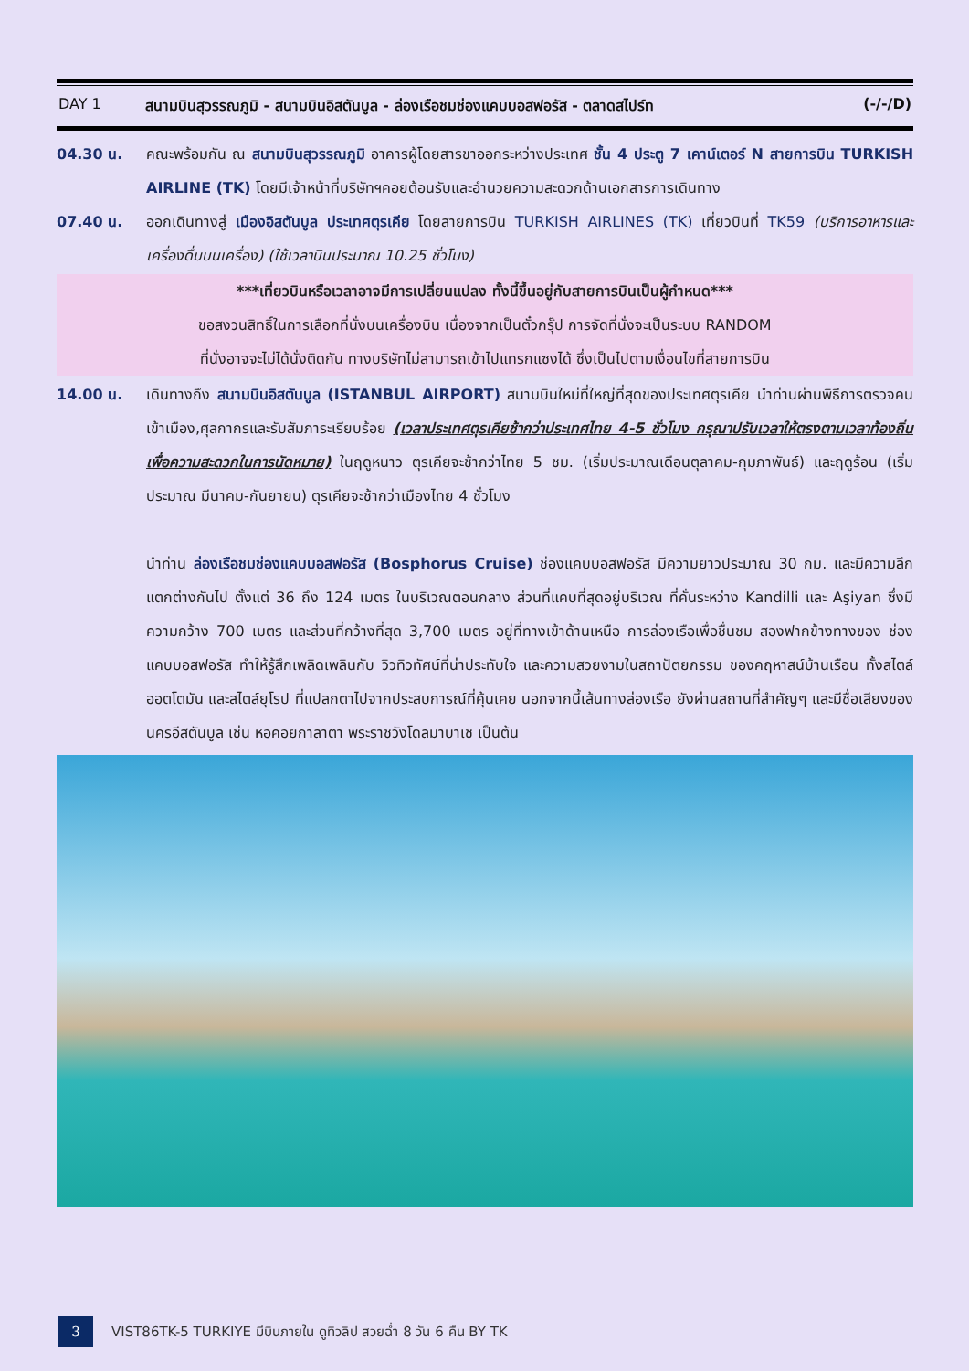DAY 1 สนามบินสุวรรณภูมิ - สนามบินอิสตันบูล - ล่องเรือชมช่องแคบบอสฟอรัส - ตลาดสไปร์ท (-/-/D)
04.30 น. คณะพร้อมกัน ณ สนามบินสุวรรณภูมิ อาคารผู้โดยสารขาออกระหว่างประเทศ ชั้น 4 ประตู 7 เคาน์เตอร์ N สายการบิน TURKISH AIRLINE (TK) โดยมีเจ้าหน้าที่บริษัทฯคอยต้อนรับและอำนวยความสะดวกด้านเอกสารการเดินทาง
07.40 น. ออกเดินทางสู่ เมืองอิสตันบูล ประเทศตุรเคีย โดยสายการบิน TURKISH AIRLINES (TK) เที่ยวบินที่ TK59 (บริการอาหารและเครื่องดื่มบนเครื่อง) (ใช้เวลาบินประมาณ 10.25 ชั่วโมง)
***เที่ยวบินหรือเวลาอาจมีการเปลี่ยนแปลง ทั้งนี้ขึ้นอยู่กับสายการบินเป็นผู้กำหนด***
ขอสงวนสิทธิ์ในการเลือกที่นั่งบนเครื่องบิน เนื่องจากเป็นตั๋วกรุ๊ป การจัดที่นั่งจะเป็นระบบ RANDOM
ที่นั่งอาจจะไม่ได้นั่งติดกัน ทางบริษัทไม่สามารถเข้าไปแทรกแซงได้ ซึ่งเป็นไปตามเงื่อนไขที่สายการบิน
14.00 น. เดินทางถึง สนามบินอิสตันบูล (ISTANBUL AIRPORT) สนามบินใหม่ที่ใหญ่ที่สุดของประเทศตุรเคีย นำท่านผ่านพิธีการตรวจคนเข้าเมือง,ศุลกากรและรับสัมภาระเรียบร้อย (เวลาประเทศตุรเคียช้ากว่าประเทศไทย 4-5 ชั่วโมง กรุณาปรับเวลาให้ตรงตามเวลาท้องถิ่น เพื่อความสะดวกในการนัดหมาย) ในฤดูหนาว ตุรเคียจะช้ากว่าไทย 5 ชม. (เริ่มประมาณเดือนตุลาคม-กุมภาพันธ์) และฤดูร้อน (เริ่มประมาณ มีนาคม-กันยายน) ตุรเคียจะช้ากว่าเมืองไทย 4 ชั่วโมง
นำท่าน ล่องเรือชมช่องแคบบอสฟอรัส (Bosphorus Cruise) ช่องแคบบอสฟอรัส มีความยาวประมาณ 30 กม. และมีความลึกแตกต่างกันไป ตั้งแต่ 36 ถึง 124 เมตร ในบริเวณตอนกลาง ส่วนที่แคบที่สุดอยู่บริเวณ ที่คั่นระหว่าง Kandilli และ Aşiyan ซึ่งมีความกว้าง 700 เมตร และส่วนที่กว้างที่สุด 3,700 เมตร อยู่ที่ทางเข้าด้านเหนือ การล่องเรือเพื่อชื่นชม สองฟากข้างทางของ ช่องแคบบอสฟอรัส ทำให้รู้สึกเพลิดเพลินกับ วิวทิวทัศน์ที่น่าประทับใจ และความสวยงามในสถาปัตยกรรม ของคฤหาสน์บ้านเรือน ทั้งสไตล์ออตโตมัน และสไตล์ยุโรป ที่แปลกตาไปจากประสบการณ์ที่คุ้นเคย นอกจากนี้เส้นทางล่องเรือ ยังผ่านสถานที่สำคัญๆ และมีชื่อเสียงของ นครอีสตันบูล เช่น หอคอยกาลาตา พระราชวังโดลมาบาเช เป็นต้น
3
VIST86TK-5 TURKIYE มีบินภายใน ดูทิวลิป สวยฉ่ำ 8 วัน 6 คืน BY TK